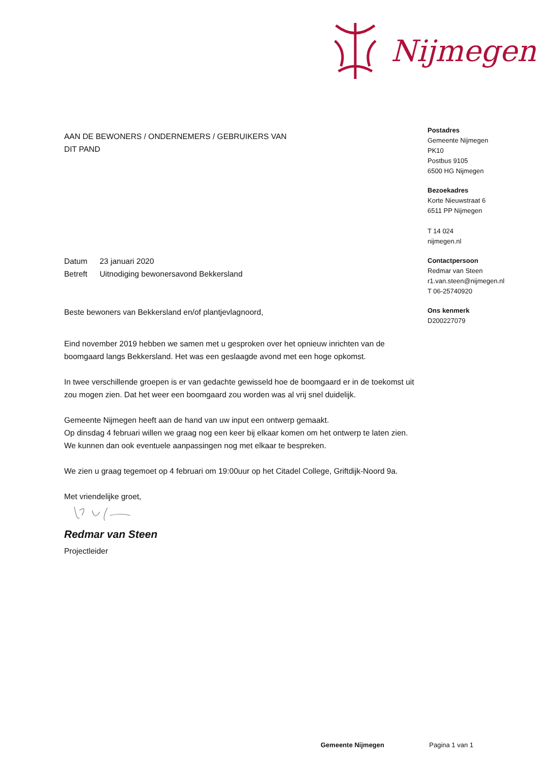Nijmegen
Postadres
Gemeente Nijmegen
PK10
Postbus 9105
6500 HG Nijmegen
Bezoekadres
Korte Nieuwstraat 6
6511 PP Nijmegen
T 14 024
nijmegen.nl
Contactpersoon
Redmar van Steen
r1.van.steen@nijmegen.nl
T 06-25740920
Ons kenmerk
D200227079
AAN DE BEWONERS / ONDERNEMERS / GEBRUIKERS VAN
DIT PAND
| Datum | 23 januari 2020 |
| Betreft | Uitnodiging bewonersavond Bekkersland |
Beste bewoners van Bekkersland en/of plantjevlagnoord,
Eind november 2019 hebben we samen met u gesproken over het opnieuw inrichten van de boomgaard langs Bekkersland. Het was een geslaagde avond met een hoge opkomst.
In twee verschillende groepen is er van gedachte gewisseld hoe de boomgaard er in de toekomst uit zou mogen zien. Dat het weer een boomgaard zou worden was al vrij snel duidelijk.
Gemeente Nijmegen heeft aan de hand van uw input een ontwerp gemaakt.
Op dinsdag 4 februari willen we graag nog een keer bij elkaar komen om het ontwerp te laten zien. We kunnen dan ook eventuele aanpassingen nog met elkaar te bespreken.
We zien u graag tegemoet op 4 februari om 19:00uur op het Citadel College, Griftdijk-Noord 9a.
Met vriendelijke groet,
Redmar van Steen
Projectleider
Gemeente Nijmegen Pagina 1 van 1